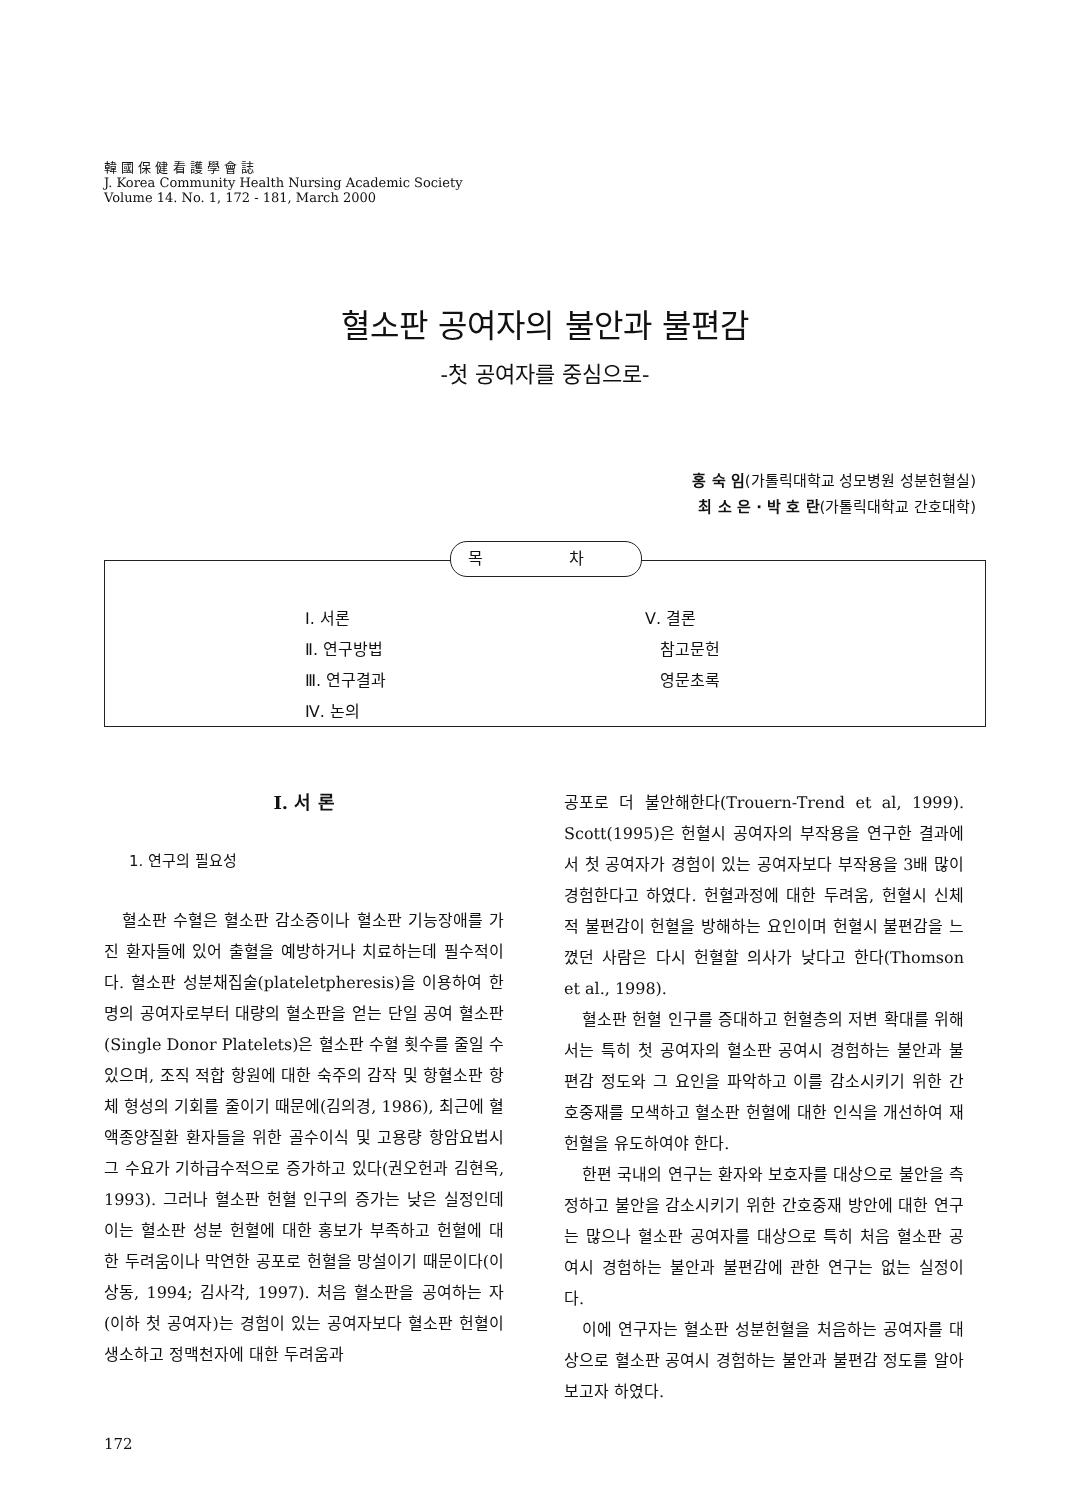韓 國 保 健 看 護 學 會 誌
J. Korea Community Health Nursing Academic Society
Volume 14. No. 1, 172 - 181, March 2000
혈소판 공여자의 불안과 불편감
-첫 공여자를 중심으로-
홍 숙 임(가톨릭대학교 성모병원 성분헌혈실)
최 소 은 · 박 호 란(가톨릭대학교 간호대학)
목 차
Ⅰ. 서론
Ⅱ. 연구방법
Ⅲ. 연구결과
Ⅳ. 논의
Ⅴ. 결론
참고문헌
영문초록
Ⅰ. 서 론
1. 연구의 필요성
혈소판 수혈은 혈소판 감소증이나 혈소판 기능장애를 가진 환자들에 있어 출혈을 예방하거나 치료하는데 필수적이다. 혈소판 성분채집술(plateletpheresis)을 이용하여 한명의 공여자로부터 대량의 혈소판을 얻는 단일 공여 혈소판(Single Donor Platelets)은 혈소판 수혈 횟수를 줄일 수 있으며, 조직 적합 항원에 대한 숙주의 감작 및 항혈소판 항체 형성의 기회를 줄이기 때문에(김의경, 1986), 최근에 혈액종양질환 환자들을 위한 골수이식 및 고용량 항암요법시 그 수요가 기하급수적으로 증가하고 있다(권오헌과 김현옥, 1993). 그러나 혈소판 헌혈 인구의 증가는 낮은 실정인데 이는 혈소판 성분 헌혈에 대한 홍보가 부족하고 헌혈에 대한 두려움이나 막연한 공포로 헌혈을 망설이기 때문이다(이상동, 1994; 김사각, 1997). 처음 혈소판을 공여하는 자(이하 첫 공여자)는 경험이 있는 공여자보다 혈소판 헌혈이 생소하고 정맥천자에 대한 두려움과
공포로 더 불안해한다(Trouern-Trend et al, 1999). Scott(1995)은 헌혈시 공여자의 부작용을 연구한 결과에서 첫 공여자가 경험이 있는 공여자보다 부작용을 3배 많이 경험한다고 하였다. 헌혈과정에 대한 두려움, 헌혈시 신체적 불편감이 헌혈을 방해하는 요인이며 헌혈시 불편감을 느꼈던 사람은 다시 헌혈할 의사가 낮다고 한다(Thomson et al., 1998).
혈소판 헌혈 인구를 증대하고 헌혈층의 저변 확대를 위해서는 특히 첫 공여자의 혈소판 공여시 경험하는 불안과 불편감 정도와 그 요인을 파악하고 이를 감소시키기 위한 간호중재를 모색하고 혈소판 헌혈에 대한 인식을 개선하여 재 헌혈을 유도하여야 한다.
한편 국내의 연구는 환자와 보호자를 대상으로 불안을 측정하고 불안을 감소시키기 위한 간호중재 방안에 대한 연구는 많으나 혈소판 공여자를 대상으로 특히 처음 혈소판 공여시 경험하는 불안과 불편감에 관한 연구는 없는 실정이다.
이에 연구자는 혈소판 성분헌혈을 처음하는 공여자를 대상으로 혈소판 공여시 경험하는 불안과 불편감 정도를 알아보고자 하였다.
172